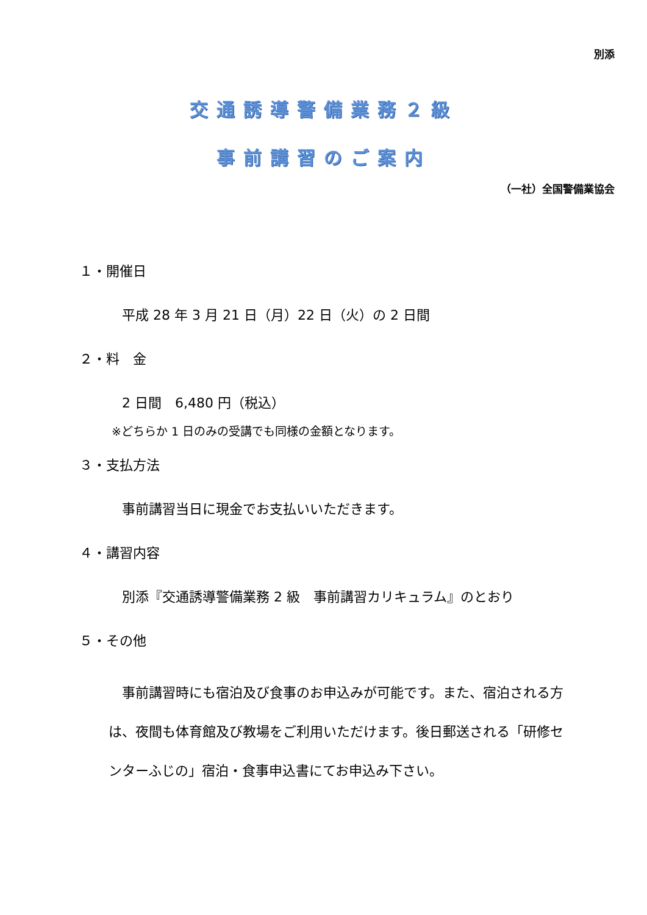別添
交通誘導警備業務２級
事前講習のご案内
（一社）全国警備業協会
１・開催日
平成 28 年 3 月 21 日（月）22 日（火）の 2 日間
２・料　金
2 日間　6,480 円（税込）
※どちらか 1 日のみの受講でも同様の金額となります。
３・支払方法
事前講習当日に現金でお支払いいただきます。
４・講習内容
別添『交通誘導警備業務 2 級　事前講習カリキュラム』のとおり
５・その他
　事前講習時にも宿泊及び食事のお申込みが可能です。また、宿泊される方は、夜間も体育館及び教場をご利用いただけます。後日郵送される「研修センターふじの」宿泊・食事申込書にてお申込み下さい。